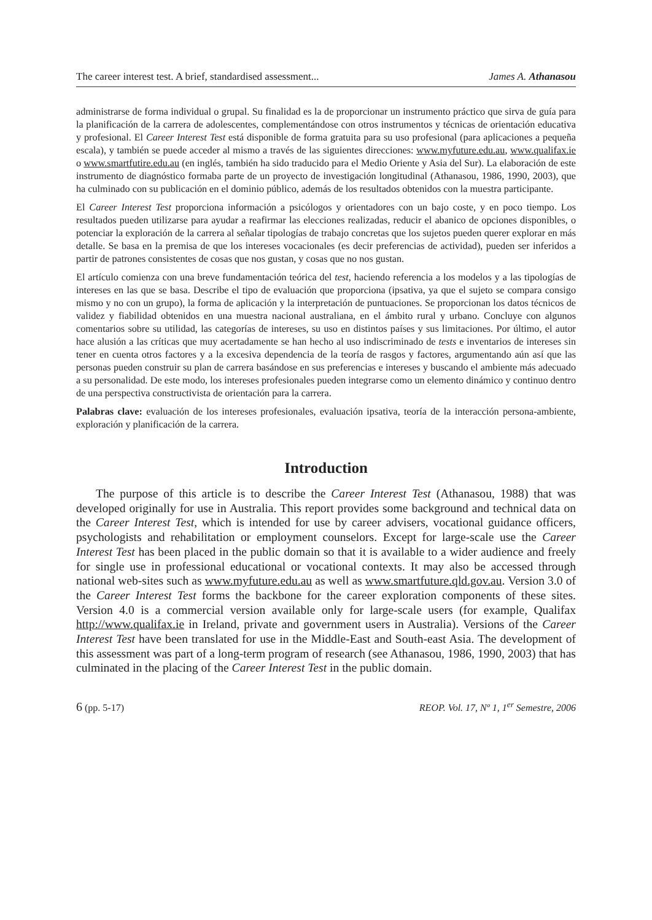The career interest test. A brief, standardised assessment... James A. Athanasou
administrarse de forma individual o grupal. Su finalidad es la de proporcionar un instrumento práctico que sirva de guía para la planificación de la carrera de adolescentes, complementándose con otros instrumentos y técnicas de orientación educativa y profesional. El Career Interest Test está disponible de forma gratuita para su uso profesional (para aplicaciones a pequeña escala), y también se puede acceder al mismo a través de las siguientes direcciones: www.myfuture.edu.au, www.qualifax.ie o www.smartfutire.edu.au (en inglés, también ha sido traducido para el Medio Oriente y Asia del Sur). La elaboración de este instrumento de diagnóstico formaba parte de un proyecto de investigación longitudinal (Athanasou, 1986, 1990, 2003), que ha culminado con su publicación en el dominio público, además de los resultados obtenidos con la muestra participante.
El Career Interest Test proporciona información a psicólogos y orientadores con un bajo coste, y en poco tiempo. Los resultados pueden utilizarse para ayudar a reafirmar las elecciones realizadas, reducir el abanico de opciones disponibles, o potenciar la exploración de la carrera al señalar tipologías de trabajo concretas que los sujetos pueden querer explorar en más detalle. Se basa en la premisa de que los intereses vocacionales (es decir preferencias de actividad), pueden ser inferidos a partir de patrones consistentes de cosas que nos gustan, y cosas que no nos gustan.
El artículo comienza con una breve fundamentación teórica del test, haciendo referencia a los modelos y a las tipologías de intereses en las que se basa. Describe el tipo de evaluación que proporciona (ipsativa, ya que el sujeto se compara consigo mismo y no con un grupo), la forma de aplicación y la interpretación de puntuaciones. Se proporcionan los datos técnicos de validez y fiabilidad obtenidos en una muestra nacional australiana, en el ámbito rural y urbano. Concluye con algunos comentarios sobre su utilidad, las categorías de intereses, su uso en distintos países y sus limitaciones. Por último, el autor hace alusión a las críticas que muy acertadamente se han hecho al uso indiscriminado de tests e inventarios de intereses sin tener en cuenta otros factores y a la excesiva dependencia de la teoría de rasgos y factores, argumentando aún así que las personas pueden construir su plan de carrera basándose en sus preferencias e intereses y buscando el ambiente más adecuado a su personalidad. De este modo, los intereses profesionales pueden integrarse como un elemento dinámico y continuo dentro de una perspectiva constructivista de orientación para la carrera.
Palabras clave: evaluación de los intereses profesionales, evaluación ipsativa, teoría de la interacción persona-ambiente, exploración y planificación de la carrera.
Introduction
The purpose of this article is to describe the Career Interest Test (Athanasou, 1988) that was developed originally for use in Australia. This report provides some background and technical data on the Career Interest Test, which is intended for use by career advisers, vocational guidance officers, psychologists and rehabilitation or employment counselors. Except for large-scale use the Career Interest Test has been placed in the public domain so that it is available to a wider audience and freely for single use in professional educational or vocational contexts. It may also be accessed through national web-sites such as www.myfuture.edu.au as well as www.smartfuture.qld.gov.au. Version 3.0 of the Career Interest Test forms the backbone for the career exploration components of these sites. Version 4.0 is a commercial version available only for large-scale users (for example, Qualifax http://www.qualifax.ie in Ireland, private and government users in Australia). Versions of the Career Interest Test have been translated for use in the Middle-East and South-east Asia. The development of this assessment was part of a long-term program of research (see Athanasou, 1986, 1990, 2003) that has culminated in the placing of the Career Interest Test in the public domain.
6 (pp. 5-17) REOP. Vol. 17, Nº 1, 1<sup>er</sup> Semestre, 2006